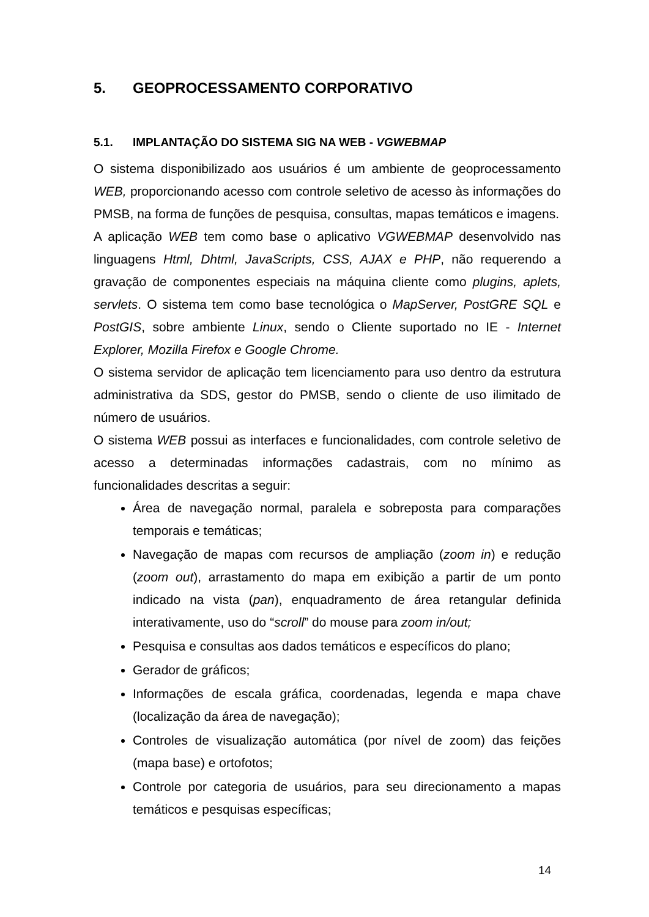5. GEOPROCESSAMENTO CORPORATIVO
5.1. IMPLANTAÇÃO DO SISTEMA SIG NA WEB - VGWEBMAP
O sistema disponibilizado aos usuários é um ambiente de geoprocessamento WEB, proporcionando acesso com controle seletivo de acesso às informações do PMSB, na forma de funções de pesquisa, consultas, mapas temáticos e imagens.
A aplicação WEB tem como base o aplicativo VGWEBMAP desenvolvido nas linguagens Html, Dhtml, JavaScripts, CSS, AJAX e PHP, não requerendo a gravação de componentes especiais na máquina cliente como plugins, aplets, servlets. O sistema tem como base tecnológica o MapServer, PostGRE SQL e PostGIS, sobre ambiente Linux, sendo o Cliente suportado no IE - Internet Explorer, Mozilla Firefox e Google Chrome.
O sistema servidor de aplicação tem licenciamento para uso dentro da estrutura administrativa da SDS, gestor do PMSB, sendo o cliente de uso ilimitado de número de usuários.
O sistema WEB possui as interfaces e funcionalidades, com controle seletivo de acesso a determinadas informações cadastrais, com no mínimo as funcionalidades descritas a seguir:
Área de navegação normal, paralela e sobreposta para comparações temporais e temáticas;
Navegação de mapas com recursos de ampliação (zoom in) e redução (zoom out), arrastamento do mapa em exibição a partir de um ponto indicado na vista (pan), enquadramento de área retangular definida interativamente, uso do “scroll” do mouse para zoom in/out;
Pesquisa e consultas aos dados temáticos e específicos do plano;
Gerador de gráficos;
Informações de escala gráfica, coordenadas, legenda e mapa chave (localização da área de navegação);
Controles de visualização automática (por nível de zoom) das feições (mapa base) e ortofotos;
Controle por categoria de usuários, para seu direcionamento a mapas temáticos e pesquisas específicas;
14